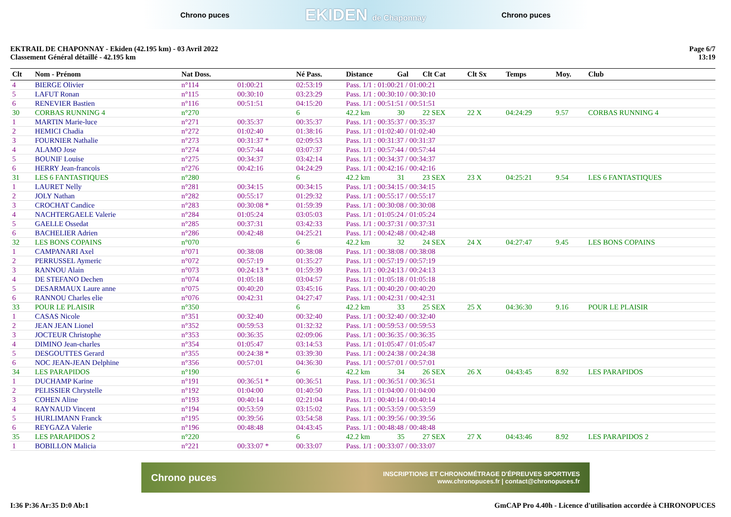Chrono puces EKIDEN de Chaponnay Chrono puces
EKTRAIL DE CHAPONNAY - Ekiden (42.195 km) - 03 Avril 2022
Classement Général détaillé - 42.195 km
Page 6/7
13:19
| Clt | Nom - Prénom | Nat Doss. | | Né Pass. | Distance | Gal | Clt Cat | Clt Sx | Temps | Moy. | Club |
| --- | --- | --- | --- | --- | --- | --- | --- | --- | --- | --- | --- |
| 4 | BIERGE Olivier | n°114 | 01:00:21 | 02:53:19 | Pass. 1/1 : 01:00:21 / 01:00:21 | | | | | | |
| 5 | LAFUT Ronan | n°115 | 00:30:10 | 03:23:29 | Pass. 1/1 : 00:30:10 / 00:30:10 | | | | | | |
| 6 | RENEVIER Bastien | n°116 | 00:51:51 | 04:15:20 | Pass. 1/1 : 00:51:51 / 00:51:51 | | | | | | |
| 30 | CORBAS RUNNING 4 | n°270 | | 6 | 42.2 km | 30 | 22 SEX | 22 X | 04:24:29 | 9.57 | CORBAS RUNNING 4 |
| 1 | MARTIN Marie-luce | n°271 | 00:35:37 | 00:35:37 | Pass. 1/1 : 00:35:37 / 00:35:37 | | | | | | |
| 2 | HEMICI Chadia | n°272 | 01:02:40 | 01:38:16 | Pass. 1/1 : 01:02:40 / 01:02:40 | | | | | | |
| 3 | FOURNIER Nathalie | n°273 | 00:31:37 * | 02:09:53 | Pass. 1/1 : 00:31:37 / 00:31:37 | | | | | | |
| 4 | ALAMO Jose | n°274 | 00:57:44 | 03:07:37 | Pass. 1/1 : 00:57:44 / 00:57:44 | | | | | | |
| 5 | BOUNIF Louise | n°275 | 00:34:37 | 03:42:14 | Pass. 1/1 : 00:34:37 / 00:34:37 | | | | | | |
| 6 | HERRY Jean-francois | n°276 | 00:42:16 | 04:24:29 | Pass. 1/1 : 00:42:16 / 00:42:16 | | | | | | |
| 31 | LES 6 FANTASTIQUES | n°280 | | 6 | 42.2 km | 31 | 23 SEX | 23 X | 04:25:21 | 9.54 | LES 6 FANTASTIQUES |
| 1 | LAURET Nelly | n°281 | 00:34:15 | 00:34:15 | Pass. 1/1 : 00:34:15 / 00:34:15 | | | | | | |
| 2 | JOLY Nathan | n°282 | 00:55:17 | 01:29:32 | Pass. 1/1 : 00:55:17 / 00:55:17 | | | | | | |
| 3 | CROCHAT Candice | n°283 | 00:30:08 * | 01:59:39 | Pass. 1/1 : 00:30:08 / 00:30:08 | | | | | | |
| 4 | NACHTERGAELE Valerie | n°284 | 01:05:24 | 03:05:03 | Pass. 1/1 : 01:05:24 / 01:05:24 | | | | | | |
| 5 | GAELLE Ossedat | n°285 | 00:37:31 | 03:42:33 | Pass. 1/1 : 00:37:31 / 00:37:31 | | | | | | |
| 6 | BACHELIER Adrien | n°286 | 00:42:48 | 04:25:21 | Pass. 1/1 : 00:42:48 / 00:42:48 | | | | | | |
| 32 | LES BONS COPAINS | n°070 | | 6 | 42.2 km | 32 | 24 SEX | 24 X | 04:27:47 | 9.45 | LES BONS COPAINS |
| 1 | CAMPANARI Axel | n°071 | 00:38:08 | 00:38:08 | Pass. 1/1 : 00:38:08 / 00:38:08 | | | | | | |
| 2 | PERRUSSEL Aymeric | n°072 | 00:57:19 | 01:35:27 | Pass. 1/1 : 00:57:19 / 00:57:19 | | | | | | |
| 3 | RANNOU Alain | n°073 | 00:24:13 * | 01:59:39 | Pass. 1/1 : 00:24:13 / 00:24:13 | | | | | | |
| 4 | DE STEFANO Dechen | n°074 | 01:05:18 | 03:04:57 | Pass. 1/1 : 01:05:18 / 01:05:18 | | | | | | |
| 5 | DESARMAUX Laure anne | n°075 | 00:40:20 | 03:45:16 | Pass. 1/1 : 00:40:20 / 00:40:20 | | | | | | |
| 6 | RANNOU Charles elie | n°076 | 00:42:31 | 04:27:47 | Pass. 1/1 : 00:42:31 / 00:42:31 | | | | | | |
| 33 | POUR LE PLAISIR | n°350 | | 6 | 42.2 km | 33 | 25 SEX | 25 X | 04:36:30 | 9.16 | POUR LE PLAISIR |
| 1 | CASAS Nicole | n°351 | 00:32:40 | 00:32:40 | Pass. 1/1 : 00:32:40 / 00:32:40 | | | | | | |
| 2 | JEAN JEAN Lionel | n°352 | 00:59:53 | 01:32:32 | Pass. 1/1 : 00:59:53 / 00:59:53 | | | | | | |
| 3 | JOCTEUR Christophe | n°353 | 00:36:35 | 02:09:06 | Pass. 1/1 : 00:36:35 / 00:36:35 | | | | | | |
| 4 | DIMINO Jean-charles | n°354 | 01:05:47 | 03:14:53 | Pass. 1/1 : 01:05:47 / 01:05:47 | | | | | | |
| 5 | DESGOUTTES Gerard | n°355 | 00:24:38 * | 03:39:30 | Pass. 1/1 : 00:24:38 / 00:24:38 | | | | | | |
| 6 | NOC JEAN-JEAN Delphine | n°356 | 00:57:01 | 04:36:30 | Pass. 1/1 : 00:57:01 / 00:57:01 | | | | | | |
| 34 | LES PARAPIDOS | n°190 | | 6 | 42.2 km | 34 | 26 SEX | 26 X | 04:43:45 | 8.92 | LES PARAPIDOS |
| 1 | DUCHAMP Karine | n°191 | 00:36:51 * | 00:36:51 | Pass. 1/1 : 00:36:51 / 00:36:51 | | | | | | |
| 2 | PELISSIER Chrystelle | n°192 | 01:04:00 | 01:40:50 | Pass. 1/1 : 01:04:00 / 01:04:00 | | | | | | |
| 3 | COHEN Aline | n°193 | 00:40:14 | 02:21:04 | Pass. 1/1 : 00:40:14 / 00:40:14 | | | | | | |
| 4 | RAYNAUD Vincent | n°194 | 00:53:59 | 03:15:02 | Pass. 1/1 : 00:53:59 / 00:53:59 | | | | | | |
| 5 | HURLIMANN Franck | n°195 | 00:39:56 | 03:54:58 | Pass. 1/1 : 00:39:56 / 00:39:56 | | | | | | |
| 6 | REYGAZA Valerie | n°196 | 00:48:48 | 04:43:45 | Pass. 1/1 : 00:48:48 / 00:48:48 | | | | | | |
| 35 | LES PARAPIDOS 2 | n°220 | | 6 | 42.2 km | 35 | 27 SEX | 27 X | 04:43:46 | 8.92 | LES PARAPIDOS 2 |
| 1 | BOBILLON Malicia | n°221 | 00:33:07 * | 00:33:07 | Pass. 1/1 : 00:33:07 / 00:33:07 | | | | | | |
Chrono puces INSCRIPTIONS ET CHRONOMÉTRAGE D'ÉPREUVES SPORTIVES
www.chronopuces.fr | contact@chronopuces.fr
I:36 P:36 Ar:35 D:0 Ab:1 GmCAP Pro 4.40h - Licence d'utilisation accordée à CHRONOPUCES